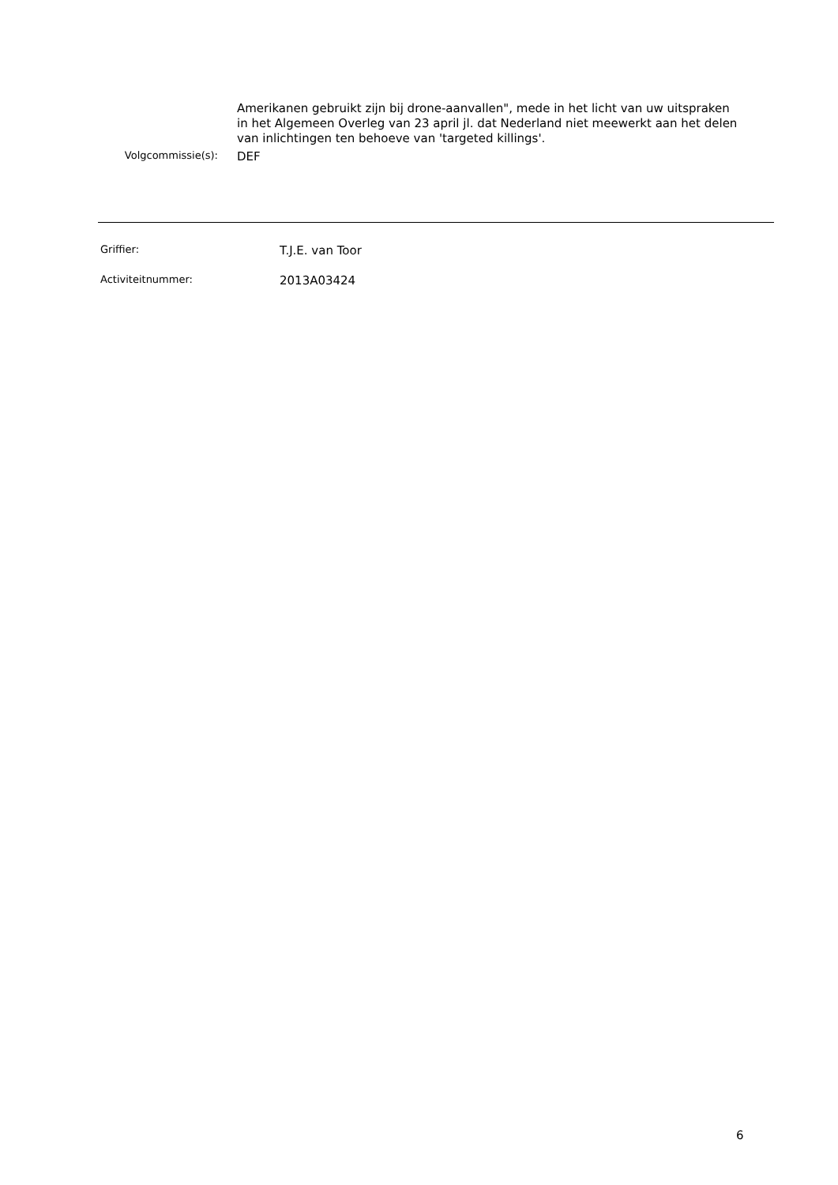Amerikanen gebruikt zijn bij drone-aanvallen", mede in het licht van uw uitspraken in het Algemeen Overleg van 23 april jl. dat Nederland niet meewerkt aan het delen van inlichtingen ten behoeve van 'targeted killings'.
Volgcommissie(s):
DEF
Griffier:
T.J.E. van Toor
Activiteitnummer:
2013A03424
6